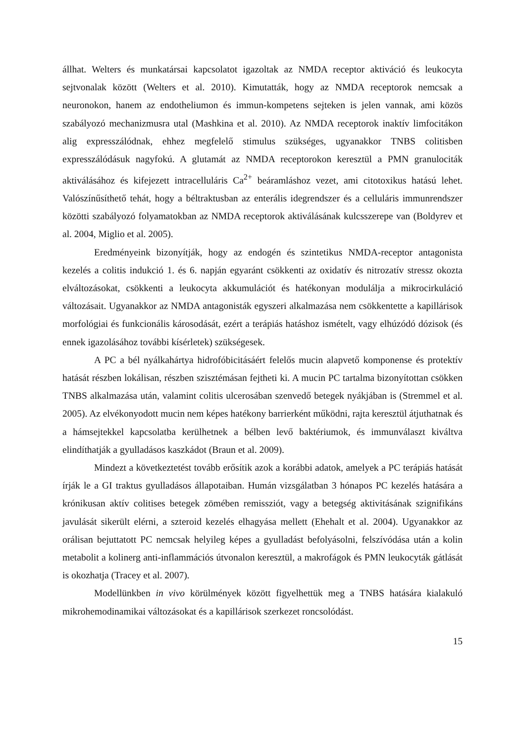állhat. Welters és munkatársai kapcsolatot igazoltak az NMDA receptor aktiváció és leukocyta sejtvonalak között (Welters et al. 2010). Kimutatták, hogy az NMDA receptorok nemcsak a neuronokon, hanem az endotheliumon és immun-kompetens sejteken is jelen vannak, ami közös szabályozó mechanizmusra utal (Mashkina et al. 2010). Az NMDA receptorok inaktív limfocitákon alig expresszálódnak, ehhez megfelelő stimulus szükséges, ugyanakkor TNBS colitisben expresszálódásuk nagyfokú. A glutamát az NMDA receptorokon keresztül a PMN granulociták aktiválásához és kifejezett intracelluláris Ca<sup>2+</sup> beáramláshoz vezet, ami citotoxikus hatású lehet. Valószínűsíthető tehát, hogy a béltraktusban az enterális idegrendszer és a celluláris immunrendszer közötti szabályozó folyamatokban az NMDA receptorok aktiválásának kulcsszerepe van (Boldyrev et al. 2004, Miglio et al. 2005).
Eredményeink bizonyítják, hogy az endogén és szintetikus NMDA-receptor antagonista kezelés a colitis indukció 1. és 6. napján egyaránt csökkenti az oxidatív és nitrozatív stressz okozta elváltozásokat, csökkenti a leukocyta akkumulációt és hatékonyan modulálja a mikrocirkuláció változásait. Ugyanakkor az NMDA antagonisták egyszeri alkalmazása nem csökkentette a kapillárisok morfológiai és funkcionális károsodását, ezért a terápiás hatáshoz ismételt, vagy elhúzódó dózisok (és ennek igazolásához további kísérletek) szükségesek.
A PC a bél nyálkahártya hidrofóbicitásáért felelős mucin alapvető komponense és protektív hatását részben lokálisan, részben szisztémásan fejtheti ki. A mucin PC tartalma bizonyítottan csökken TNBS alkalmazása után, valamint colitis ulcerosában szenvedő betegek nyákjában is (Stremmel et al. 2005). Az elvékonyodott mucin nem képes hatékony barrierként működni, rajta keresztül átjuthatnak és a hámsejtekkel kapcsolatba kerülhetnek a bélben levő baktériumok, és immunválaszt kiváltva elindíthatják a gyulladásos kaszkádot (Braun et al. 2009).
Mindezt a következtetést tovább erősítik azok a korábbi adatok, amelyek a PC terápiás hatását írják le a GI traktus gyulladásos állapotaiban. Humán vizsgálatban 3 hónapos PC kezelés hatására a krónikusan aktív colitises betegek zömében remissziót, vagy a betegség aktivitásának szignifikáns javulását sikerült elérni, a szteroid kezelés elhagyása mellett (Ehehalt et al. 2004). Ugyanakkor az orálisan bejuttatott PC nemcsak helyileg képes a gyulladást befolyásolni, felszívódása után a kolin metabolit a kolinerg anti-inflammációs útvonalon keresztül, a makrofágok és PMN leukocyták gátlását is okozhatja (Tracey et al. 2007).
Modellünkben in vivo körülmények között figyelhettük meg a TNBS hatására kialakuló mikrohemodinamikai változásokat és a kapillárisok szerkezet roncsolódást.
15